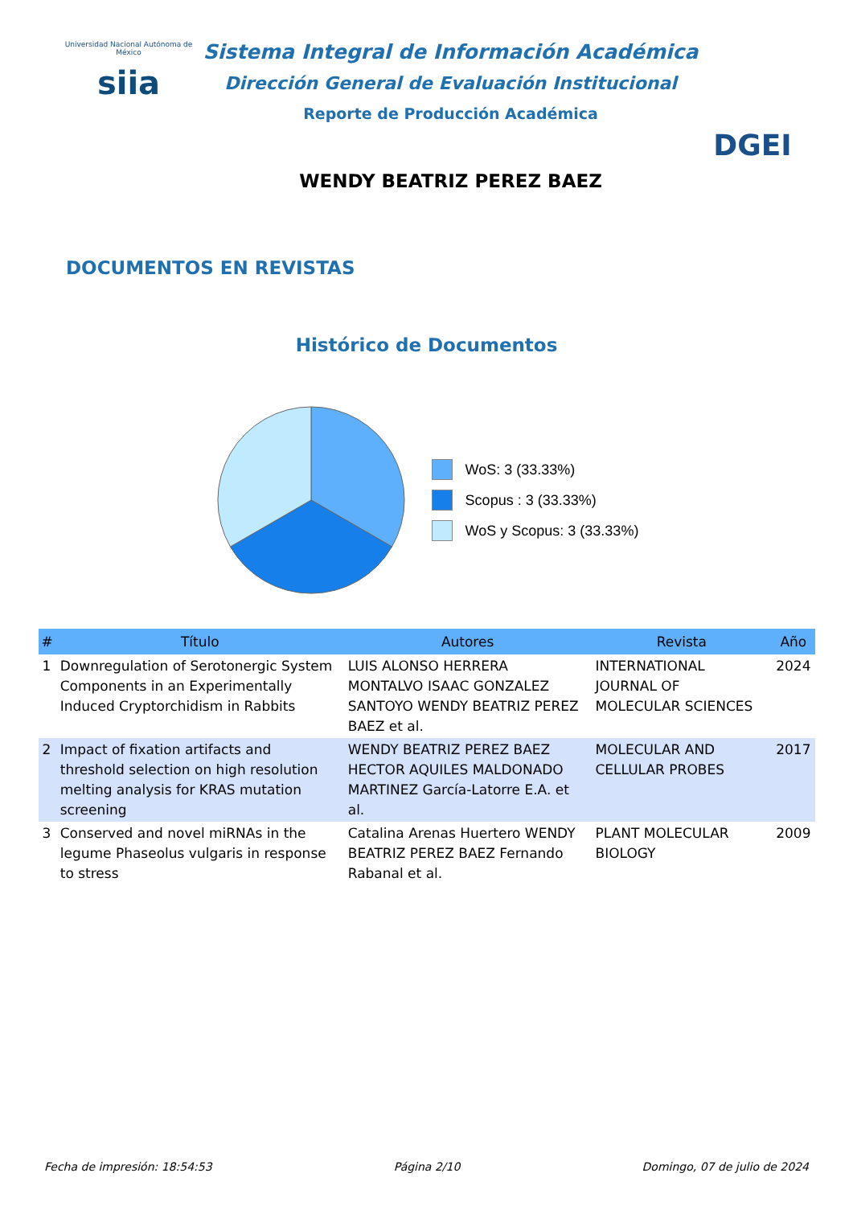Universidad Nacional Autónoma de México
siia
Sistema Integral de Información Académica
Dirección General de Evaluación Institucional
Reporte de Producción Académica
WENDY BEATRIZ PEREZ BAEZ
DGEI
DOCUMENTOS EN REVISTAS
Histórico de Documentos
WoS: 3 (33.33%)
Scopus : 3 (33.33%)
WoS y Scopus: 3 (33.33%)
| # | Título | Autores | Revista | Año |
| --- | --- | --- | --- | --- |
| 1 | Downregulation of Serotonergic System Components in an Experimentally Induced Cryptorchidism in Rabbits | LUIS ALONSO HERRERA MONTALVO ISAAC GONZALEZ SANTOYO WENDY BEATRIZ PEREZ BAEZ et al. | INTERNATIONAL JOURNAL OF MOLECULAR SCIENCES | 2024 |
| 2 | Impact of fixation artifacts and threshold selection on high resolution melting analysis for KRAS mutation screening | WENDY BEATRIZ PEREZ BAEZ HECTOR AQUILES MALDONADO MARTINEZ García-Latorre E.A. et al. | MOLECULAR AND CELLULAR PROBES | 2017 |
| 3 | Conserved and novel miRNAs in the legume Phaseolus vulgaris in response to stress | Catalina Arenas Huertero WENDY BEATRIZ PEREZ BAEZ Fernando Rabanal et al. | PLANT MOLECULAR BIOLOGY | 2009 |
Fecha de impresión: 18:54:53 Página 2/10 Domingo, 07 de julio de 2024